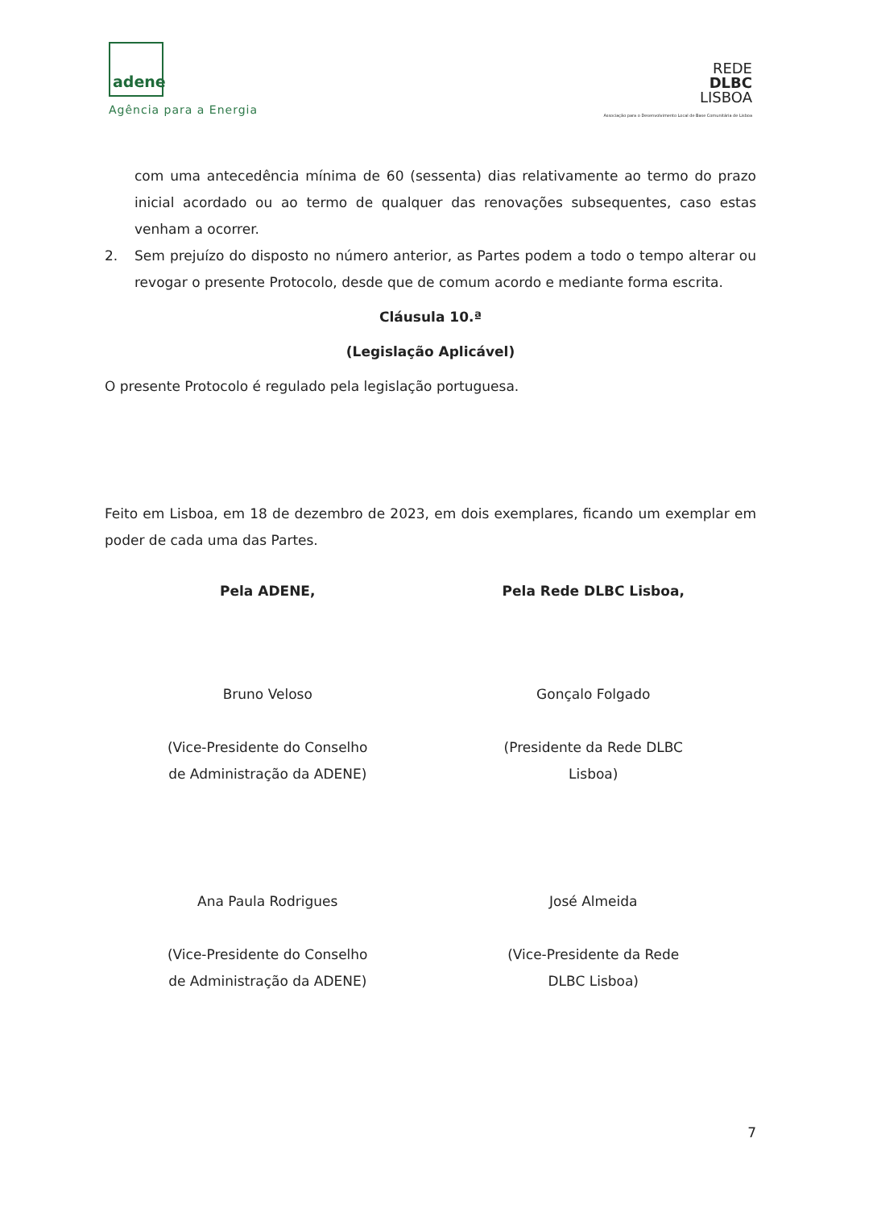adene
Agência para a Energia
REDE
DLBC
LISBOA
Associação para o Desenvolvimento Local de Base Comunitária de Lisboa
com uma antecedência mínima de 60 (sessenta) dias relativamente ao termo do prazo inicial acordado ou ao termo de qualquer das renovações subsequentes, caso estas venham a ocorrer.
2. Sem prejuízo do disposto no número anterior, as Partes podem a todo o tempo alterar ou revogar o presente Protocolo, desde que de comum acordo e mediante forma escrita.
Cláusula 10.ª
(Legislação Aplicável)
O presente Protocolo é regulado pela legislação portuguesa.
Feito em Lisboa, em 18 de dezembro de 2023, em dois exemplares, ficando um exemplar em poder de cada uma das Partes.
Pela ADENE, Pela Rede DLBC Lisboa,
Bruno Veloso
(Vice-Presidente do Conselho
de Administração da ADENE)
Gonçalo Folgado
(Presidente da Rede DLBC
Lisboa)
Ana Paula Rodrigues
(Vice-Presidente do Conselho
de Administração da ADENE)
José Almeida
(Vice-Presidente da Rede
DLBC Lisboa)
7